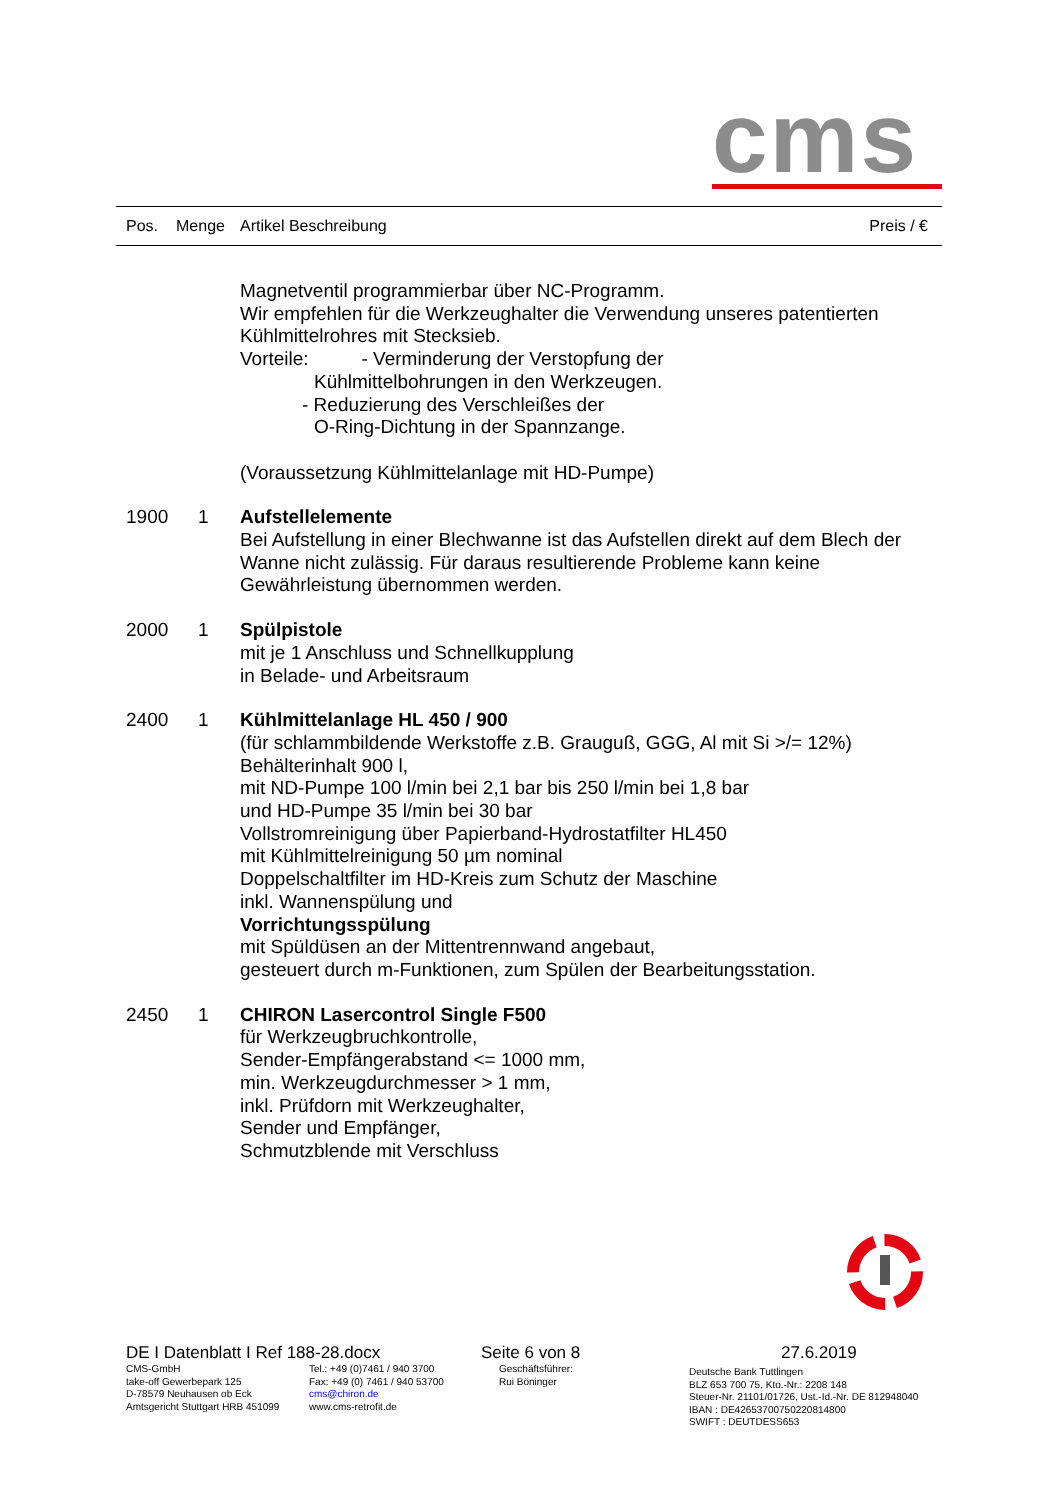cms
Pos. Menge Artikel Beschreibung Preis / €
Magnetventil programmierbar über NC-Programm.
Wir empfehlen für die Werkzeughalter die Verwendung unseres patentierten Kühlmittelrohres mit Stecksieb.
Vorteile: - Verminderung der Verstopfung der
Kühlmittelbohrungen in den Werkzeugen.
- Reduzierung des Verschleißes der
O-Ring-Dichtung in der Spannzange.
(Voraussetzung Kühlmittelanlage mit HD-Pumpe)
1900 1 Aufstellelemente
Bei Aufstellung in einer Blechwanne ist das Aufstellen direkt auf dem Blech der Wanne nicht zulässig. Für daraus resultierende Probleme kann keine Gewährleistung übernommen werden.
2000 1 Spülpistole
mit je 1 Anschluss und Schnellkupplung
in Belade- und Arbeitsraum
2400 1 Kühlmittelanlage HL 450 / 900
(für schlammbildende Werkstoffe z.B. Grauguß, GGG, Al mit Si >/= 12%)
Behälterinhalt 900 l,
mit ND-Pumpe 100 l/min bei 2,1 bar bis 250 l/min bei 1,8 bar
und HD-Pumpe 35 l/min bei 30 bar
Vollstromreinigung über Papierband-Hydrostatfilter HL450
mit Kühlmittelreinigung 50 µm nominal
Doppelschaltfilter im HD-Kreis zum Schutz der Maschine
inkl. Wannenspülung und
Vorrichtungsspülung
mit Spüldüsen an der Mittentrennwand angebaut,
gesteuert durch m-Funktionen, zum Spülen der Bearbeitungsstation.
2450 1 CHIRON Lasercontrol Single F500
für Werkzeugbruchkontrolle,
Sender-Empfängerabstand <= 1000 mm,
min. Werkzeugdurchmesser > 1 mm,
inkl. Prüfdorn mit Werkzeughalter,
Sender und Empfänger,
Schmutzblende mit Verschluss
DE I Datenblatt I Ref 188-28.docx Seite 6 von 8 27.6.2019
CMS-GmbH
take-off Gewerbepark 125
D-78579 Neuhausen ob Eck
Amtsgericht Stuttgart HRB 451099
Tel.: +49 (0)7461 / 940 3700
Fax: +49 (0) 7461 / 940 53700
cms@chiron.de
www.cms-retrofit.de
Geschäftsführer:
Rui Böninger
Deutsche Bank Tuttlingen
BLZ 653 700 75, Kto.-Nr.: 2208 148
Steuer-Nr. 21101/01726, Ust.-Id.-Nr. DE 812948040
IBAN : DE42653700750220814800
SWIFT : DEUTDESS653